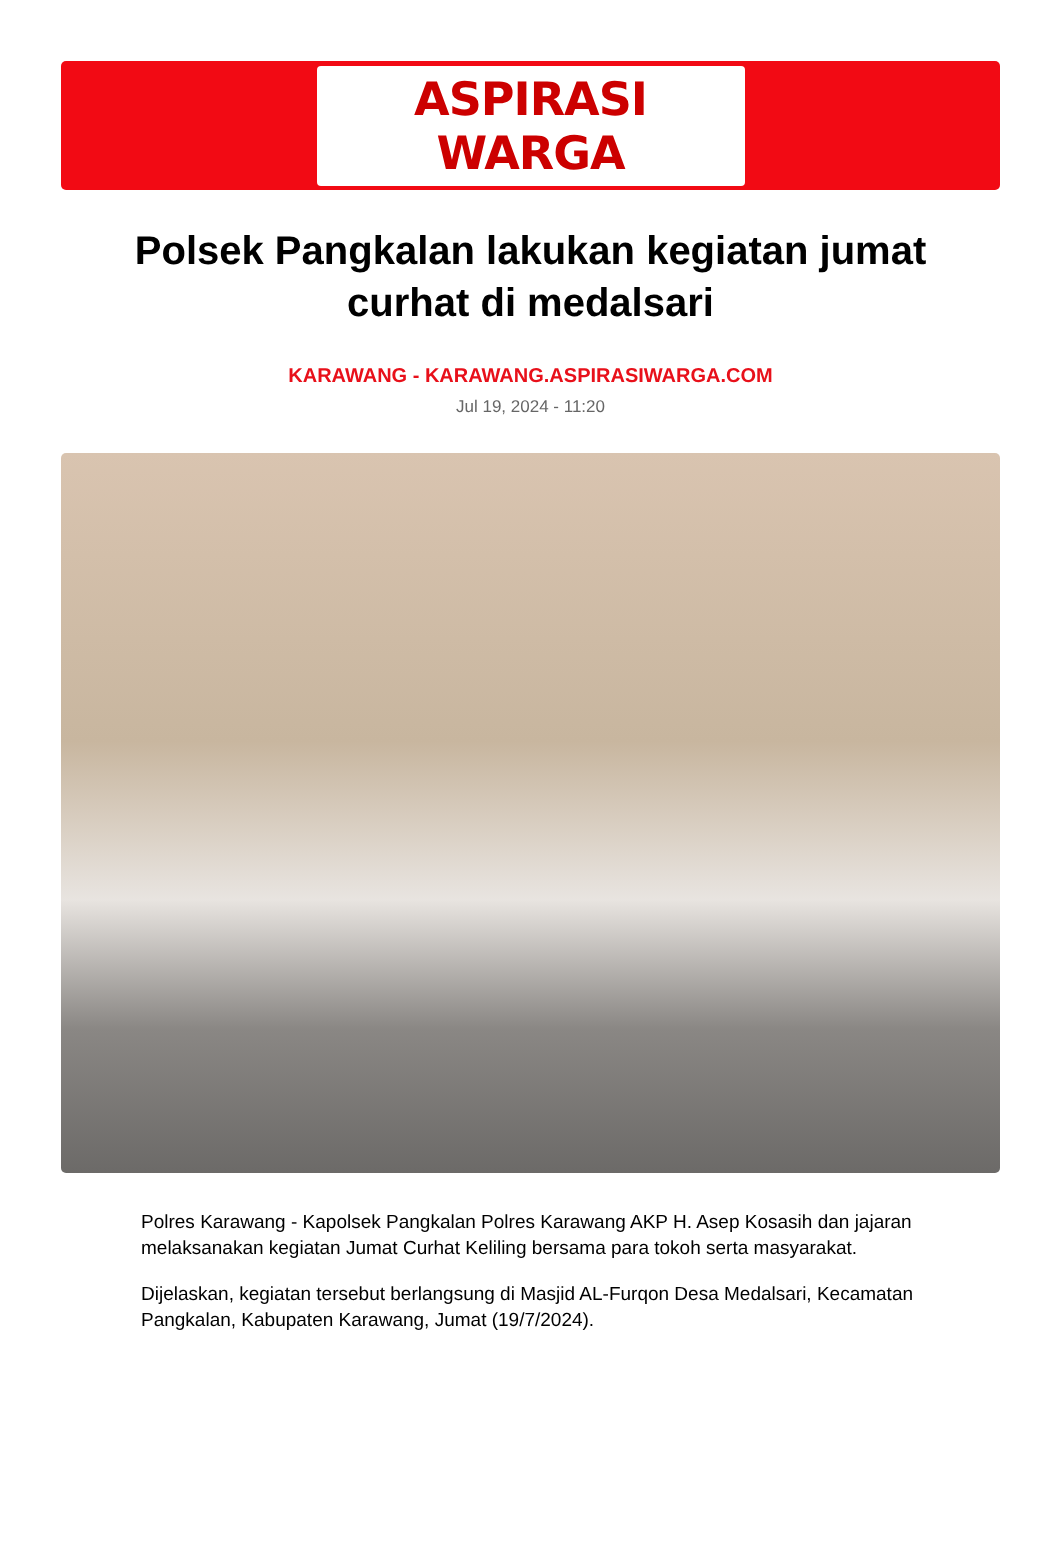ASPIRASI WARGA
Polsek Pangkalan lakukan kegiatan jumat curhat di medalsari
KARAWANG - KARAWANG.ASPIRASIWARGA.COM
Jul 19, 2024 - 11:20
Polres Karawang - Kapolsek Pangkalan Polres Karawang AKP H. Asep Kosasih dan jajaran melaksanakan kegiatan Jumat Curhat Keliling bersama para tokoh serta masyarakat.
Dijelaskan, kegiatan tersebut berlangsung di Masjid AL-Furqon Desa Medalsari, Kecamatan Pangkalan, Kabupaten Karawang, Jumat (19/7/2024).